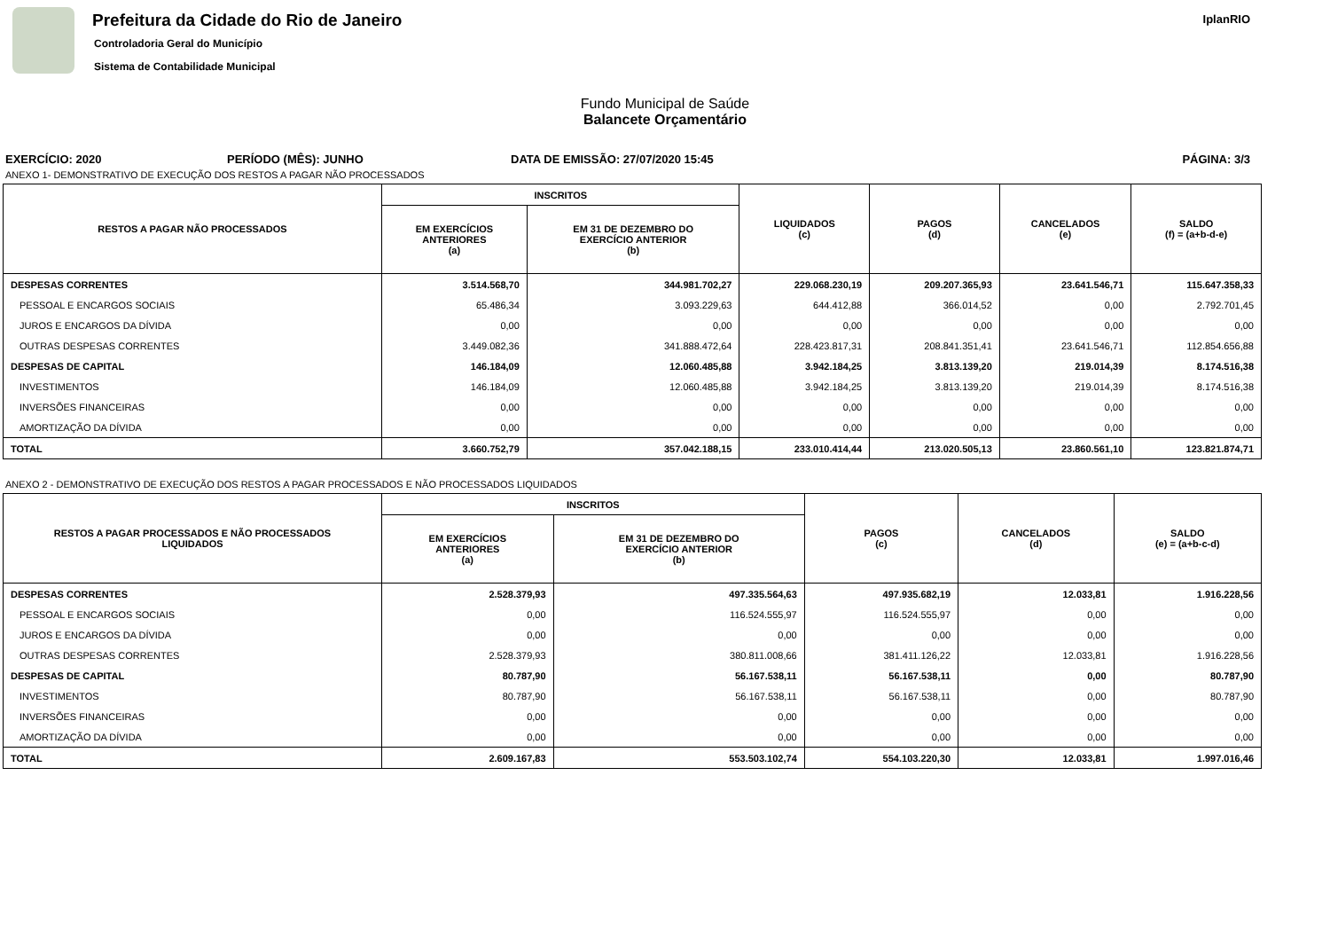Prefeitura da Cidade do Rio de Janeiro
Controladoria Geral do Município
Sistema de Contabilidade Municipal
IplanRIO
Fundo Municipal de Saúde
Balancete Orçamentário
EXERCÍCIO: 2020 PERÍODO (MÊS): JUNHO DATA DE EMISSÃO: 27/07/2020 15:45 PÁGINA: 3/3
ANEXO 1- DEMONSTRATIVO DE EXECUÇÃO DOS RESTOS A PAGAR NÃO PROCESSADOS
| RESTOS A PAGAR NÃO PROCESSADOS | INSCRITOS | | LIQUIDADOS (c) | PAGOS (d) | CANCELADOS (e) | SALDO (f) = (a+b-d-e) |
| --- | --- | --- | --- | --- | --- | --- |
| | EM EXERCÍCIOS ANTERIORES (a) | EM 31 DE DEZEMBRO DO EXERCÍCIO ANTERIOR (b) | | | | |
| DESPESAS CORRENTES | 3.514.568,70 | 344.981.702,27 | 229.068.230,19 | 209.207.365,93 | 23.641.546,71 | 115.647.358,33 |
| PESSOAL E ENCARGOS SOCIAIS | 65.486,34 | 3.093.229,63 | 644.412,88 | 366.014,52 | 0,00 | 2.792.701,45 |
| JUROS E ENCARGOS DA DÍVIDA | 0,00 | 0,00 | 0,00 | 0,00 | 0,00 | 0,00 |
| OUTRAS DESPESAS CORRENTES | 3.449.082,36 | 341.888.472,64 | 228.423.817,31 | 208.841.351,41 | 23.641.546,71 | 112.854.656,88 |
| DESPESAS DE CAPITAL | 146.184,09 | 12.060.485,88 | 3.942.184,25 | 3.813.139,20 | 219.014,39 | 8.174.516,38 |
| INVESTIMENTOS | 146.184,09 | 12.060.485,88 | 3.942.184,25 | 3.813.139,20 | 219.014,39 | 8.174.516,38 |
| INVERSÕES FINANCEIRAS | 0,00 | 0,00 | 0,00 | 0,00 | 0,00 | 0,00 |
| AMORTIZAÇÃO DA DÍVIDA | 0,00 | 0,00 | 0,00 | 0,00 | 0,00 | 0,00 |
| TOTAL | 3.660.752,79 | 357.042.188,15 | 233.010.414,44 | 213.020.505,13 | 23.860.561,10 | 123.821.874,71 |
ANEXO 2 - DEMONSTRATIVO DE EXECUÇÃO DOS RESTOS A PAGAR PROCESSADOS E NÃO PROCESSADOS LIQUIDADOS
| RESTOS A PAGAR PROCESSADOS E NÃO PROCESSADOS LIQUIDADOS | INSCRITOS | | PAGOS (c) | CANCELADOS (d) | SALDO (e) = (a+b-c-d) |
| --- | --- | --- | --- | --- | --- |
| | EM EXERCÍCIOS ANTERIORES (a) | EM 31 DE DEZEMBRO DO EXERCÍCIO ANTERIOR (b) | | | |
| DESPESAS CORRENTES | 2.528.379,93 | 497.335.564,63 | 497.935.682,19 | 12.033,81 | 1.916.228,56 |
| PESSOAL E ENCARGOS SOCIAIS | 0,00 | 116.524.555,97 | 116.524.555,97 | 0,00 | 0,00 |
| JUROS E ENCARGOS DA DÍVIDA | 0,00 | 0,00 | 0,00 | 0,00 | 0,00 |
| OUTRAS DESPESAS CORRENTES | 2.528.379,93 | 380.811.008,66 | 381.411.126,22 | 12.033,81 | 1.916.228,56 |
| DESPESAS DE CAPITAL | 80.787,90 | 56.167.538,11 | 56.167.538,11 | 0,00 | 80.787,90 |
| INVESTIMENTOS | 80.787,90 | 56.167.538,11 | 56.167.538,11 | 0,00 | 80.787,90 |
| INVERSÕES FINANCEIRAS | 0,00 | 0,00 | 0,00 | 0,00 | 0,00 |
| AMORTIZAÇÃO DA DÍVIDA | 0,00 | 0,00 | 0,00 | 0,00 | 0,00 |
| TOTAL | 2.609.167,83 | 553.503.102,74 | 554.103.220,30 | 12.033,81 | 1.997.016,46 |